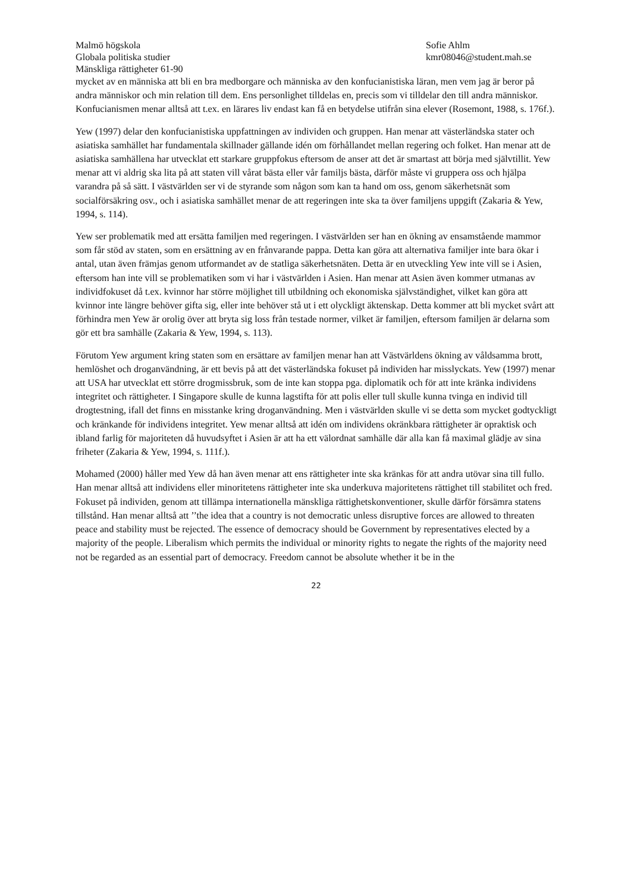Malmö högskola
Globala politiska studier
Mänskliga rättigheter 61-90
Sofie Ahlm
kmr08046@student.mah.se
mycket av en människa att bli en bra medborgare och människa av den konfucianistiska läran, men vem jag är beror på andra människor och min relation till dem. Ens personlighet tilldelas en, precis som vi tilldelar den till andra människor. Konfucianismen menar alltså att t.ex. en lärares liv endast kan få en betydelse utifrån sina elever (Rosemont, 1988, s. 176f.).
Yew (1997) delar den konfucianistiska uppfattningen av individen och gruppen. Han menar att västerländska stater och asiatiska samhället har fundamentala skillnader gällande idén om förhållandet mellan regering och folket. Han menar att de asiatiska samhällena har utvecklat ett starkare gruppfokus eftersom de anser att det är smartast att börja med självtillit. Yew menar att vi aldrig ska lita på att staten vill vårat bästa eller vår familjs bästa, därför måste vi gruppera oss och hjälpa varandra på så sätt. I västvärlden ser vi de styrande som någon som kan ta hand om oss, genom säkerhetsnät som socialförsäkring osv., och i asiatiska samhället menar de att regeringen inte ska ta över familjens uppgift (Zakaria & Yew, 1994, s. 114).
Yew ser problematik med att ersätta familjen med regeringen. I västvärlden ser han en ökning av ensamstående mammor som får stöd av staten, som en ersättning av en frånvarande pappa. Detta kan göra att alternativa familjer inte bara ökar i antal, utan även främjas genom utformandet av de statliga säkerhetsnäten. Detta är en utveckling Yew inte vill se i Asien, eftersom han inte vill se problematiken som vi har i västvärlden i Asien. Han menar att Asien även kommer utmanas av individfokuset då t.ex. kvinnor har större möjlighet till utbildning och ekonomiska självständighet, vilket kan göra att kvinnor inte längre behöver gifta sig, eller inte behöver stå ut i ett olyckligt äktenskap. Detta kommer att bli mycket svårt att förhindra men Yew är orolig över att bryta sig loss från testade normer, vilket är familjen, eftersom familjen är delarna som gör ett bra samhälle (Zakaria & Yew, 1994, s. 113).
Förutom Yew argument kring staten som en ersättare av familjen menar han att Västvärldens ökning av våldsamma brott, hemlöshet och droganvändning, är ett bevis på att det västerländska fokuset på individen har misslyckats. Yew (1997) menar att USA har utvecklat ett större drogmissbruk, som de inte kan stoppa pga. diplomatik och för att inte kränka individens integritet och rättigheter. I Singapore skulle de kunna lagstifta för att polis eller tull skulle kunna tvinga en individ till drogtestning, ifall det finns en misstanke kring droganvändning. Men i västvärlden skulle vi se detta som mycket godtyckligt och kränkande för individens integritet. Yew menar alltså att idén om individens okränkbara rättigheter är opraktisk och ibland farlig för majoriteten då huvudsyftet i Asien är att ha ett välordnat samhälle där alla kan få maximal glädje av sina friheter (Zakaria & Yew, 1994, s. 111f.).
Mohamed (2000) håller med Yew då han även menar att ens rättigheter inte ska kränkas för att andra utövar sina till fullo. Han menar alltså att individens eller minoritetens rättigheter inte ska underkuva majoritetens rättighet till stabilitet och fred. Fokuset på individen, genom att tillämpa internationella mänskliga rättighetskonventioner, skulle därför försämra statens tillstånd. Han menar alltså att ’’the idea that a country is not democratic unless disruptive forces are allowed to threaten peace and stability must be rejected. The essence of democracy should be Government by representatives elected by a majority of the people. Liberalism which permits the individual or minority rights to negate the rights of the majority need not be regarded as an essential part of democracy. Freedom cannot be absolute whether it be in the
22